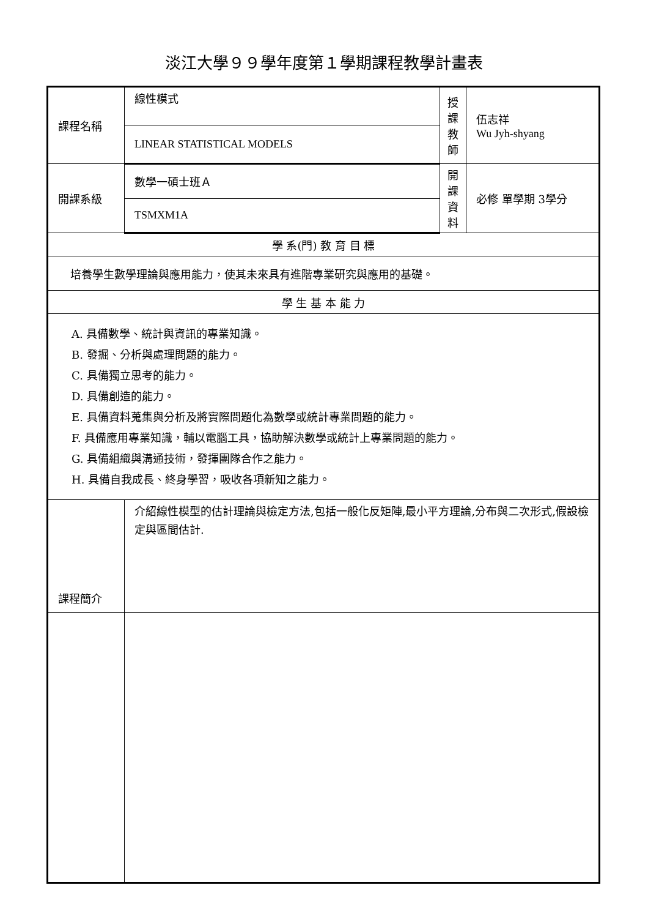淡江大學９９學年度第１學期課程教學計畫表
| 課程名稱 | 線性模式 | 授課 教師 | 伍志祥 Wu Jyh-shyang |
| | LINEAR STATISTICAL MODELS | | |
| 開課系級 | 數學一碩士班Ａ | 開課 資料 | 必修 單學期 3學分 |
| | TSMXM1A | | |
| 學 系(門) 教 育 目 標 | | | |
| 培養學生數學理論與應用能力，使其未來具有進階專業研究與應用的基礎。 | | | |
| 學 生 基 本 能 力 | | | |
| A. 具備數學、統計與資訊的專業知識。 B. 發掘、分析與處理問題的能力。 C. 具備獨立思考的能力。 D. 具備創造的能力。 E. 具備資料蒐集與分析及將實際問題化為數學或統計專業問題的能力。 F. 具備應用專業知識，輔以電腦工具，協助解決數學或統計上專業問題的能力。 G. 具備組織與溝通技術，發揮團隊合作之能力。 H. 具備自我成長、終身學習，吸收各項新知之能力。 | | | |
| 課程簡介 | 介紹線性模型的估計理論與檢定方法,包括一般化反矩陣,最小平方理論,分布與二次形式,假設檢定與區間估計. | | |